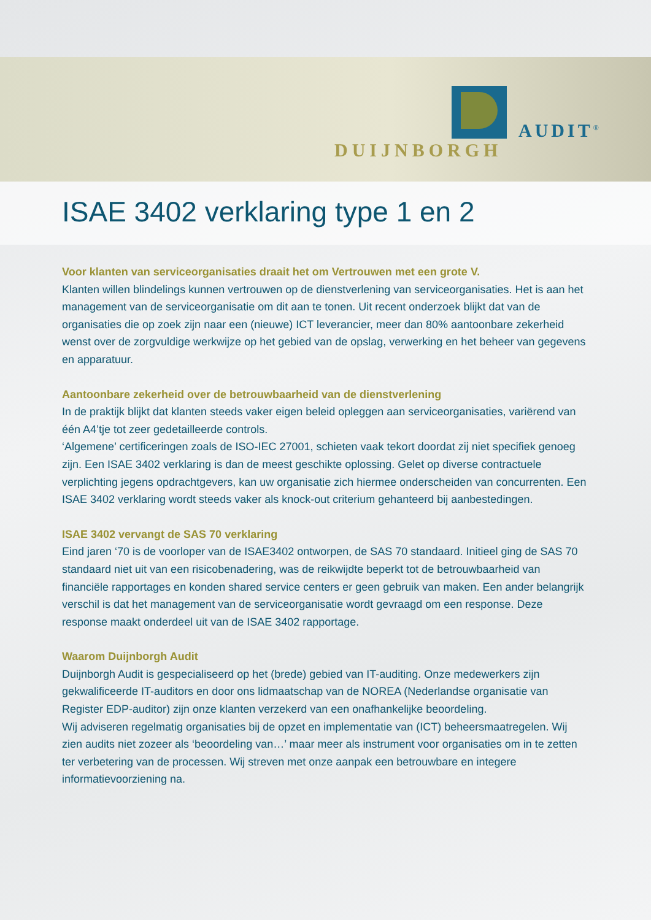DUIJNBORGH
AUDIT<sup>®</sup>
ISAE 3402 verklaring type 1 en 2
Voor klanten van serviceorganisaties draait het om Vertrouwen met een grote V.
Klanten willen blindelings kunnen vertrouwen op de dienstverlening van serviceorganisaties. Het is aan het management van de serviceorganisatie om dit aan te tonen. Uit recent onderzoek blijkt dat van de organisaties die op zoek zijn naar een (nieuwe) ICT leverancier, meer dan 80% aantoonbare zekerheid wenst over de zorgvuldige werkwijze op het gebied van de opslag, verwerking en het beheer van gegevens en apparatuur.
Aantoonbare zekerheid over de betrouwbaarheid van de dienstverlening
In de praktijk blijkt dat klanten steeds vaker eigen beleid opleggen aan serviceorganisaties, variërend van één A4’tje tot zeer gedetailleerde controls.
‘Algemene’ certificeringen zoals de ISO-IEC 27001, schieten vaak tekort doordat zij niet specifiek genoeg zijn. Een ISAE 3402 verklaring is dan de meest geschikte oplossing. Gelet op diverse contractuele verplichting jegens opdrachtgevers, kan uw organisatie zich hiermee onderscheiden van concurrenten. Een ISAE 3402 verklaring wordt steeds vaker als knock-out criterium gehanteerd bij aanbestedingen.
ISAE 3402 vervangt de SAS 70 verklaring
Eind jaren ‘70 is de voorloper van de ISAE3402 ontworpen, de SAS 70 standaard. Initieel ging de SAS 70 standaard niet uit van een risicobenadering, was de reikwijdte beperkt tot de betrouwbaarheid van financiële rapportages en konden shared service centers er geen gebruik van maken. Een ander belangrijk verschil is dat het management van de serviceorganisatie wordt gevraagd om een response. Deze response maakt onderdeel uit van de ISAE 3402 rapportage.
Waarom Duijnborgh Audit
Duijnborgh Audit is gespecialiseerd op het (brede) gebied van IT-auditing. Onze medewerkers zijn gekwalificeerde IT-auditors en door ons lidmaatschap van de NOREA (Nederlandse organisatie van Register EDP-auditor) zijn onze klanten verzekerd van een onafhankelijke beoordeling.
Wij adviseren regelmatig organisaties bij de opzet en implementatie van (ICT) beheersmaatregelen. Wij zien audits niet zozeer als ‘beoordeling van…’ maar meer als instrument voor organisaties om in te zetten ter verbetering van de processen. Wij streven met onze aanpak een betrouwbare en integere informatievoorziening na.